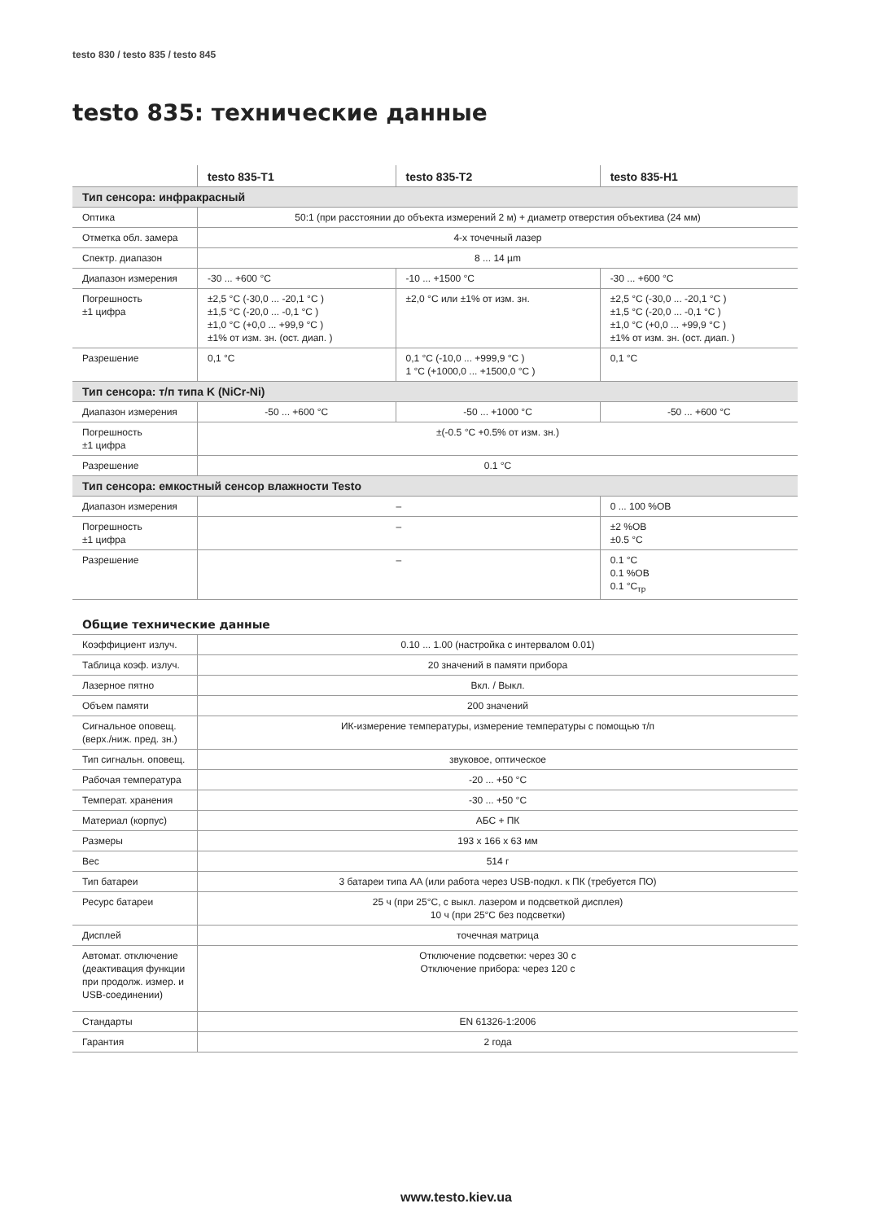testo 830 / testo 835 / testo 845
testo 835: технические данные
| | testo 835-T1 | testo 835-T2 | testo 835-H1 |
| --- | --- | --- | --- |
| Тип сенсора: инфракрасный | | | |
| Оптика | 50:1 (при расстоянии до объекта измерений 2 м) + диаметр отверстия объектива (24 мм) | | |
| Отметка обл. замера | 4-х точечный лазер | | |
| Спектр. диапазон | 8 ... 14 µm | | |
| Диапазон измерения | -30 ... +600 °C | -10 ... +1500 °C | -30 ... +600 °C |
| Погрешность ±1 цифра | ±2,5 °C (-30,0 ... -20,1 °C ) ±1,5 °C (-20,0 ... -0,1 °C ) ±1,0 °C (+0,0 ... +99,9 °C ) ±1% от изм. зн. (ост. диап. ) | ±2,0 °C или ±1% от изм. зн. | ±2,5 °C (-30,0 ... -20,1 °C ) ±1,5 °C (-20,0 ... -0,1 °C ) ±1,0 °C (+0,0 ... +99,9 °C ) ±1% от изм. зн. (ост. диап. ) |
| Разрешение | 0,1 °C | 0,1 °C (-10,0 ... +999,9 °C ) 1 °C (+1000,0 ... +1500,0 °C ) | 0,1 °C |
| Тип сенсора: т/п типа K (NiCr-Ni) | | | |
| Диапазон измерения | -50 ... +600 °C | -50 ... +1000 °C | -50 ... +600 °C |
| Погрешность ±1 цифра | ±(-0.5 °C +0.5% от изм. зн.) | | |
| Разрешение | 0.1 °C | | |
| Тип сенсора: емкостный сенсор влажности Testo | | | |
| Диапазон измерения | – | | 0 ... 100 %ОВ |
| Погрешность ±1 цифра | – | | ±2 %ОВ ±0.5 °C |
| Разрешение | – | | 0.1 °C 0.1 %ОВ 0.1 °C<sub>тр</sub> |
Общие технические данные
| Коэффициент излуч. | 0.10 ... 1.00 (настройка с интервалом 0.01) |
| Таблица коэф. излуч. | 20 значений в памяти прибора |
| Лазерное пятно | Вкл. / Выкл. |
| Объем памяти | 200 значений |
| Сигнальное оповещ. (верх./ниж. пред. зн.) | ИК-измерение температуры, измерение температуры с помощью т/п |
| Тип сигнальн. оповещ. | звуковое, оптическое |
| Рабочая температура | -20 ... +50 °C |
| Температ. хранения | -30 ... +50 °C |
| Материал (корпус) | АБС + ПК |
| Размеры | 193 x 166 x 63 мм |
| Вес | 514 г |
| Тип батареи | 3 батареи типа AA (или работа через USB-подкл. к ПК (требуется ПО) |
| Ресурс батареи | 25 ч (при 25°C, с выкл. лазером и подсветкой дисплея) 10 ч (при 25°C без подсветки) |
| Дисплей | точечная матрица |
| Автомат. отключение (деактивация функции при продолж. измер. и USB-соединении) | Отключение подсветки: через 30 с Отключение прибора: через 120 с |
| Стандарты | EN 61326-1:2006 |
| Гарантия | 2 года |
www.testo.kiev.ua